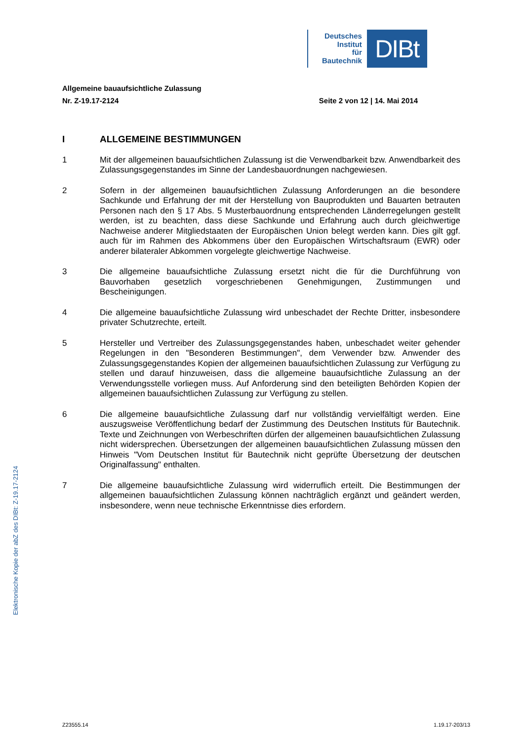Deutsches
Institut
für
Bautechnik
DIBt
Allgemeine bauaufsichtliche Zulassung
Nr. Z-19.17-2124 Seite 2 von 12 | 14. Mai 2014
I ALLGEMEINE BESTIMMUNGEN
1 Mit der allgemeinen bauaufsichtlichen Zulassung ist die Verwendbarkeit bzw. Anwendbarkeit des Zulassungsgegenstandes im Sinne der Landesbauordnungen nachgewiesen.
2 Sofern in der allgemeinen bauaufsichtlichen Zulassung Anforderungen an die besondere Sachkunde und Erfahrung der mit der Herstellung von Bauprodukten und Bauarten betrauten Personen nach den § 17 Abs. 5 Musterbauordnung entsprechenden Länderregelungen gestellt werden, ist zu beachten, dass diese Sachkunde und Erfahrung auch durch gleichwertige Nachweise anderer Mitgliedstaaten der Europäischen Union belegt werden kann. Dies gilt ggf. auch für im Rahmen des Abkommens über den Europäischen Wirtschaftsraum (EWR) oder anderer bilateraler Abkommen vorgelegte gleichwertige Nachweise.
3 Die allgemeine bauaufsichtliche Zulassung ersetzt nicht die für die Durchführung von Bauvorhaben gesetzlich vorgeschriebenen Genehmigungen, Zustimmungen und Bescheinigungen.
4 Die allgemeine bauaufsichtliche Zulassung wird unbeschadet der Rechte Dritter, insbesondere privater Schutzrechte, erteilt.
5 Hersteller und Vertreiber des Zulassungsgegenstandes haben, unbeschadet weiter gehender Regelungen in den "Besonderen Bestimmungen", dem Verwender bzw. Anwender des Zulassungsgegenstandes Kopien der allgemeinen bauaufsichtlichen Zulassung zur Verfügung zu stellen und darauf hinzuweisen, dass die allgemeine bauaufsichtliche Zulassung an der Verwendungsstelle vorliegen muss. Auf Anforderung sind den beteiligten Behörden Kopien der allgemeinen bauaufsichtlichen Zulassung zur Verfügung zu stellen.
6 Die allgemeine bauaufsichtliche Zulassung darf nur vollständig vervielfältigt werden. Eine auszugsweise Veröffentlichung bedarf der Zustimmung des Deutschen Instituts für Bautechnik. Texte und Zeichnungen von Werbeschriften dürfen der allgemeinen bauaufsichtlichen Zulassung nicht widersprechen. Übersetzungen der allgemeinen bauaufsichtlichen Zulassung müssen den Hinweis "Vom Deutschen Institut für Bautechnik nicht geprüfte Übersetzung der deutschen Originalfassung" enthalten.
7 Die allgemeine bauaufsichtliche Zulassung wird widerruflich erteilt. Die Bestimmungen der allgemeinen bauaufsichtlichen Zulassung können nachträglich ergänzt und geändert werden, insbesondere, wenn neue technische Erkenntnisse dies erfordern.
Elektronische Kopie der abZ des DIBt: Z-19.17-2124
Z23555.14 1.19.17-203/13